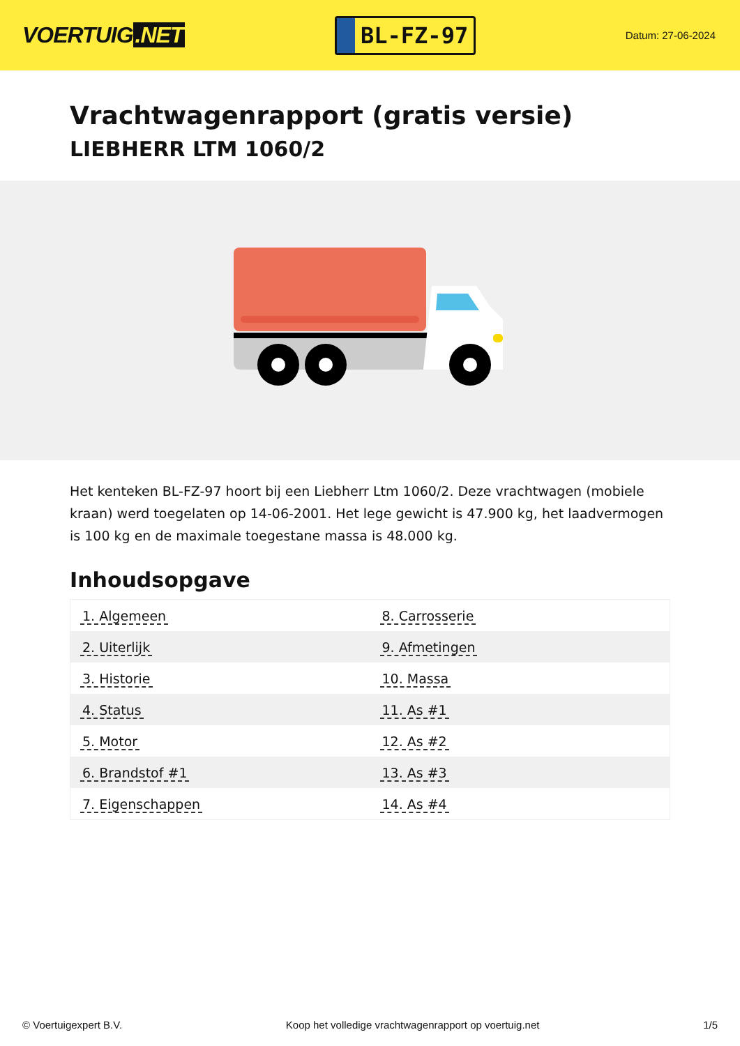VOERTUIG.NET
BL-FZ-97
Datum: 27-06-2024
Vrachtwagenrapport (gratis versie)
LIEBHERR LTM 1060/2
Het kenteken BL-FZ-97 hoort bij een Liebherr Ltm 1060/2. Deze vrachtwagen (mobiele kraan) werd toegelaten op 14-06-2001. Het lege gewicht is 47.900 kg, het laadvermogen is 100 kg en de maximale toegestane massa is 48.000 kg.
Inhoudsopgave
| 1. Algemeen | 8. Carrosserie |
| 2. Uiterlijk | 9. Afmetingen |
| 3. Historie | 10. Massa |
| 4. Status | 11. As #1 |
| 5. Motor | 12. As #2 |
| 6. Brandstof #1 | 13. As #3 |
| 7. Eigenschappen | 14. As #4 |
© Voertuigexpert B.V. Koop het volledige vrachtwagenrapport op voertuig.net 1/5